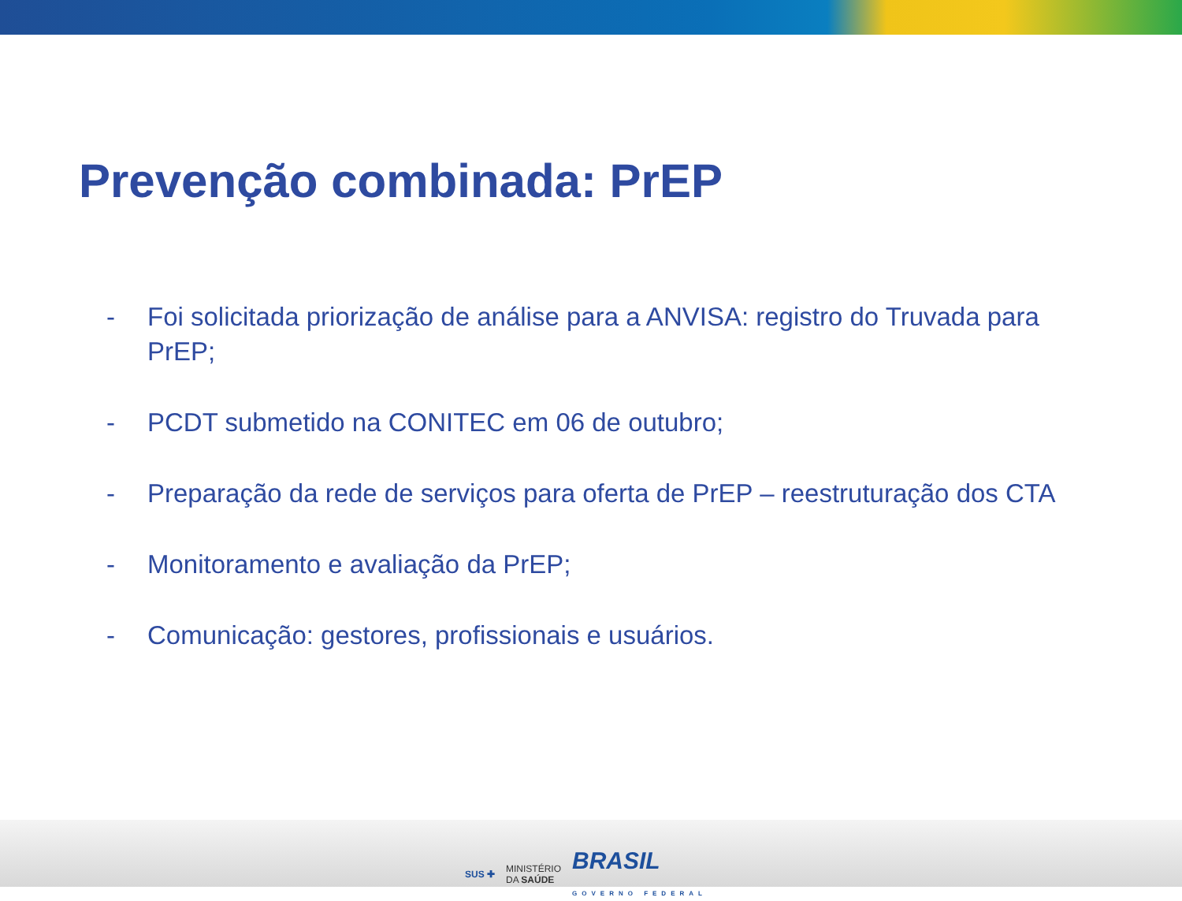Prevenção combinada: PrEP
- Foi solicitada priorização de análise para a ANVISA: registro do Truvada para PrEP;
- PCDT submetido na CONITEC em 06 de outubro;
- Preparação da rede de serviços para oferta de PrEP – reestruturação dos CTA
- Monitoramento e avaliação da PrEP;
- Comunicação: gestores, profissionais e usuários.
SUS ✚ MINISTÉRIO
DA SAÚDE BRASIL
GOVERNO FEDERAL